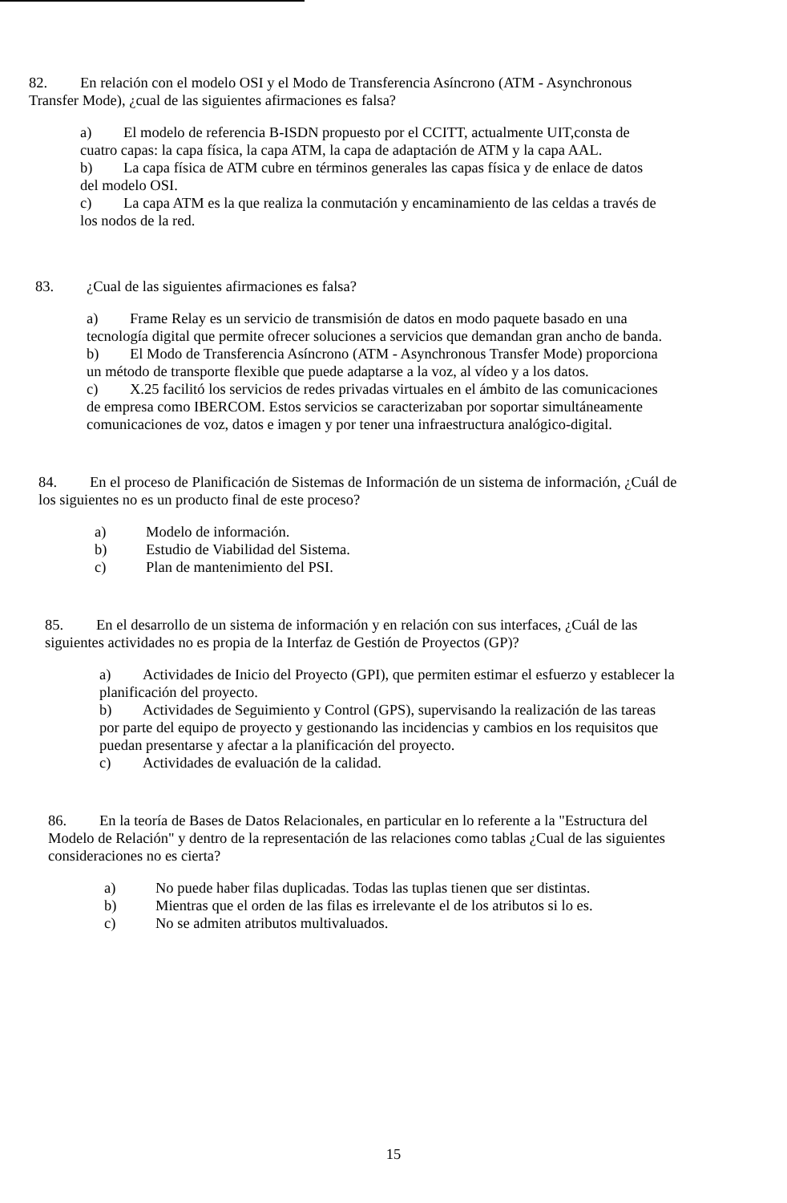82. En relación con el modelo OSI y el Modo de Transferencia Asíncrono (ATM - Asynchronous Transfer Mode), ¿cual de las siguientes afirmaciones es falsa?
a) El modelo de referencia B-ISDN propuesto por el CCITT, actualmente UIT,consta de cuatro capas: la capa física, la capa ATM, la capa de adaptación de ATM y la capa AAL.
b) La capa física de ATM cubre en términos generales las capas física y de enlace de datos del modelo OSI.
c) La capa ATM es la que realiza la conmutación y encaminamiento de las celdas a través de los nodos de la red.
83. ¿Cual de las siguientes afirmaciones es falsa?
a) Frame Relay es un servicio de transmisión de datos en modo paquete basado en una tecnología digital que permite ofrecer soluciones a servicios que demandan gran ancho de banda.
b) El Modo de Transferencia Asíncrono (ATM - Asynchronous Transfer Mode) proporciona un método de transporte flexible que puede adaptarse a la voz, al vídeo y a los datos.
c) X.25 facilitó los servicios de redes privadas virtuales en el ámbito de las comunicaciones de empresa como IBERCOM. Estos servicios se caracterizaban por soportar simultáneamente comunicaciones de voz, datos e imagen y por tener una infraestructura analógico-digital.
84. En el proceso de Planificación de Sistemas de Información de un sistema de información, ¿Cuál de los siguientes no es un producto final de este proceso?
a) Modelo de información.
b) Estudio de Viabilidad del Sistema.
c) Plan de mantenimiento del PSI.
85. En el desarrollo de un sistema de información y en relación con sus interfaces, ¿Cuál de las siguientes actividades no es propia de la Interfaz de Gestión de Proyectos (GP)?
a) Actividades de Inicio del Proyecto (GPI), que permiten estimar el esfuerzo y establecer la planificación del proyecto.
b) Actividades de Seguimiento y Control (GPS), supervisando la realización de las tareas por parte del equipo de proyecto y gestionando las incidencias y cambios en los requisitos que puedan presentarse y afectar a la planificación del proyecto.
c) Actividades de evaluación de la calidad.
86. En la teoría de Bases de Datos Relacionales, en particular en lo referente a la "Estructura del Modelo de Relación" y dentro de la representación de las relaciones como tablas ¿Cual de las siguientes consideraciones no es cierta?
a) No puede haber filas duplicadas. Todas las tuplas tienen que ser distintas.
b) Mientras que el orden de las filas es irrelevante el de los atributos si lo es.
c) No se admiten atributos multivaluados.
15